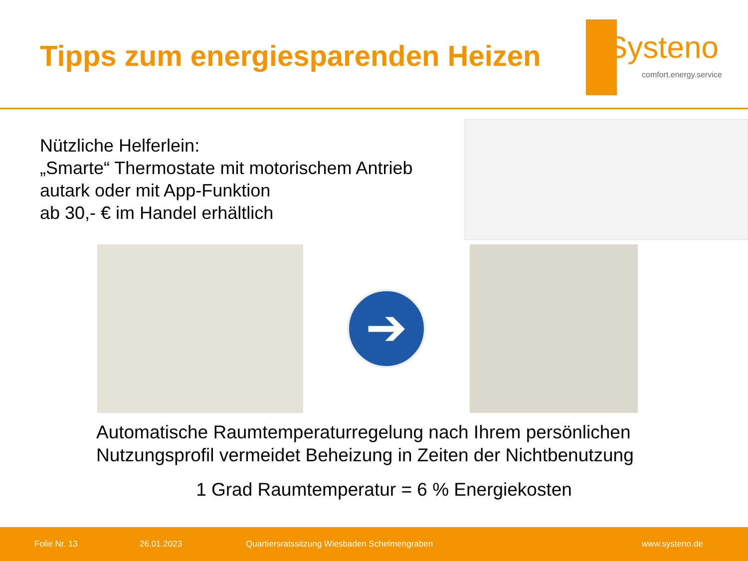Tipps zum energiesparenden Heizen
Systeno
comfort.energy.service
Nützliche Helferlein:
„Smarte“ Thermostate mit motorischem Antrieb
autark oder mit App-Funktion
ab 30,- € im Handel erhältlich
➔
Automatische Raumtemperaturregelung nach Ihrem persönlichen
Nutzungsprofil vermeidet Beheizung in Zeiten der Nichtbenutzung
1 Grad Raumtemperatur = 6 % Energiekosten
Folie Nr. 13 26.01.2023 Quartiersratssitzung Wiesbaden Schelmengraben www.systeno.de